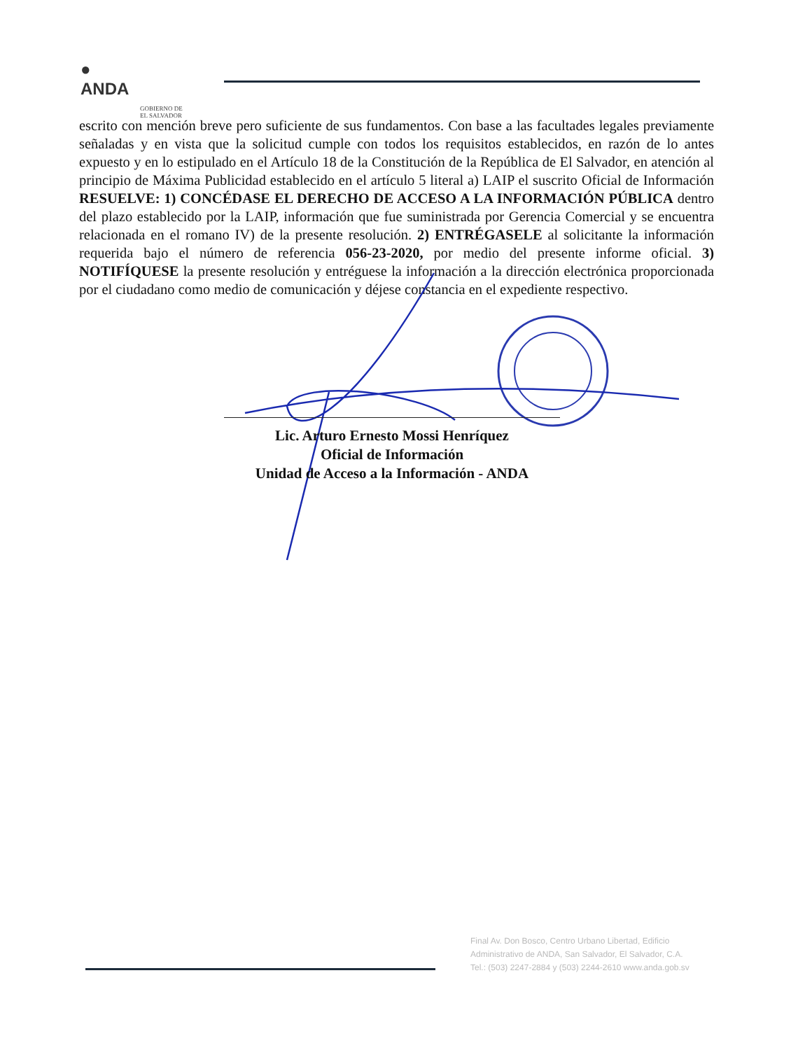●
ANDA
GOBIERNO DE
EL SALVADOR
escrito con mención breve pero suficiente de sus fundamentos. Con base a las facultades legales previamente señaladas y en vista que la solicitud cumple con todos los requisitos establecidos, en razón de lo antes expuesto y en lo estipulado en el Artículo 18 de la Constitución de la República de El Salvador, en atención al principio de Máxima Publicidad establecido en el artículo 5 literal a) LAIP el suscrito Oficial de Información RESUELVE: 1) CONCÉDASE EL DERECHO DE ACCESO A LA INFORMACIÓN PÚBLICA dentro del plazo establecido por la LAIP, información que fue suministrada por Gerencia Comercial y se encuentra relacionada en el romano IV) de la presente resolución. 2) ENTRÉGASELE al solicitante la información requerida bajo el número de referencia 056-23-2020, por medio del presente informe oficial. 3) NOTIFÍQUESE la presente resolución y entréguese la información a la dirección electrónica proporcionada por el ciudadano como medio de comunicación y déjese constancia en el expediente respectivo.
Lic. Arturo Ernesto Mossi Henríquez
Oficial de Información
Unidad de Acceso a la Información - ANDA
Final Av. Don Bosco, Centro Urbano Libertad, Edificio Administrativo de ANDA, San Salvador, El Salvador, C.A. Tel.: (503) 2247-2884 y (503) 2244-2610 www.anda.gob.sv